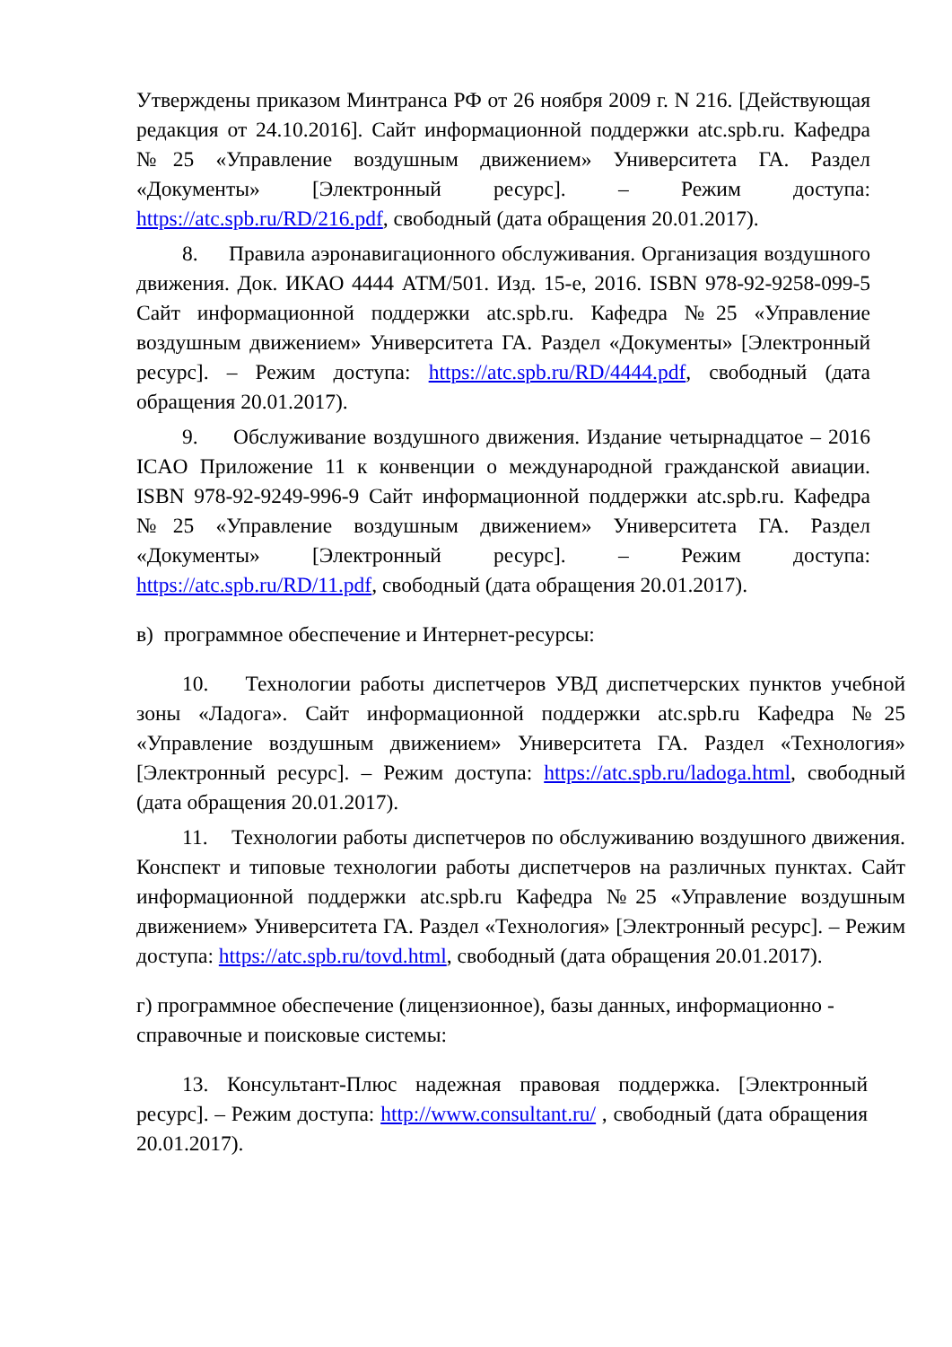Утверждены приказом Минтранса РФ от 26 ноября 2009 г. N 216. [Действующая редакция от 24.10.2016]. Сайт информационной поддержки atc.spb.ru. Кафедра №25 «Управление воздушным движением» Университета ГА. Раздел «Документы» [Электронный ресурс]. – Режим доступа: https://atc.spb.ru/RD/216.pdf, свободный (дата обращения 20.01.2017).
8. Правила аэронавигационного обслуживания. Организация воздушного движения. Док. ИКАО 4444 АТМ/501. Изд. 15-е, 2016. ISBN 978-92-9258-099-5 Сайт информационной поддержки atc.spb.ru. Кафедра №25 «Управление воздушным движением» Университета ГА. Раздел «Документы» [Электронный ресурс]. – Режим доступа: https://atc.spb.ru/RD/4444.pdf, свободный (дата обращения 20.01.2017).
9. Обслуживание воздушного движения. Издание четырнадцатое – 2016 ICAO Приложение 11 к конвенции о международной гражданской авиации. ISBN 978-92-9249-996-9 Сайт информационной поддержки atc.spb.ru. Кафедра №25 «Управление воздушным движением» Университета ГА. Раздел «Документы» [Электронный ресурс]. – Режим доступа: https://atc.spb.ru/RD/11.pdf, свободный (дата обращения 20.01.2017).
в) программное обеспечение и Интернет-ресурсы:
10. Технологии работы диспетчеров УВД диспетчерских пунктов учебной зоны «Ладога». Сайт информационной поддержки atc.spb.ru Кафедра №25 «Управление воздушным движением» Университета ГА. Раздел «Технология» [Электронный ресурс]. – Режим доступа: https://atc.spb.ru/ladoga.html, свободный (дата обращения 20.01.2017).
11. Технологии работы диспетчеров по обслуживанию воздушного движения. Конспект и типовые технологии работы диспетчеров на различных пунктах. Сайт информационной поддержки atc.spb.ru Кафедра №25 «Управление воздушным движением» Университета ГА. Раздел «Технология» [Электронный ресурс]. – Режим доступа: https://atc.spb.ru/tovd.html, свободный (дата обращения 20.01.2017).
г) программное обеспечение (лицензионное), базы данных, информационно - справочные и поисковые системы:
13. Консультант-Плюс надежная правовая поддержка. [Электронный ресурс]. – Режим доступа: http://www.consultant.ru/ , свободный (дата обращения 20.01.2017).